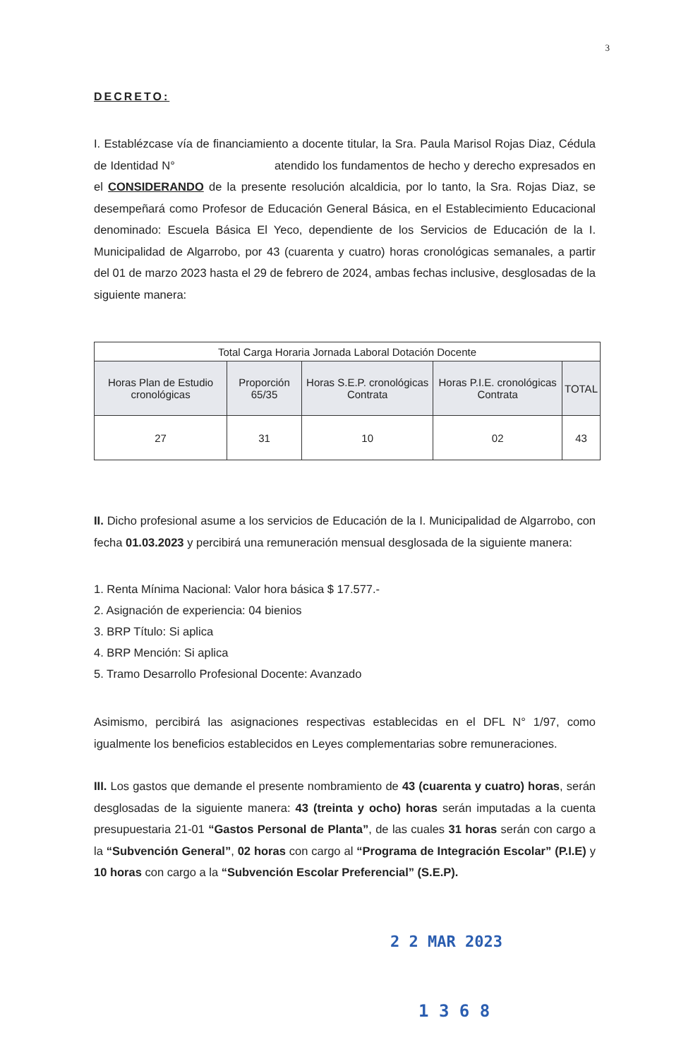3
DECRETO:
I. Establézcase vía de financiamiento a docente titular, la Sra. Paula Marisol Rojas Diaz, Cédula de Identidad N° atendido los fundamentos de hecho y derecho expresados en el CONSIDERANDO de la presente resolución alcaldicia, por lo tanto, la Sra. Rojas Diaz, se desempeñará como Profesor de Educación General Básica, en el Establecimiento Educacional denominado: Escuela Básica El Yeco, dependiente de los Servicios de Educación de la I. Municipalidad de Algarrobo, por 43 (cuarenta y cuatro) horas cronológicas semanales, a partir del 01 de marzo 2023 hasta el 29 de febrero de 2024, ambas fechas inclusive, desglosadas de la siguiente manera:
| Total Carga Horaria Jornada Laboral Dotación Docente | | | | |
| --- | --- | --- | --- | --- |
| Horas Plan de Estudio cronológicas | Proporción 65/35 | Horas S.E.P. cronológicas Contrata | Horas P.I.E. cronológicas Contrata | TOTAL |
| 27 | 31 | 10 | 02 | 43 |
II. Dicho profesional asume a los servicios de Educación de la I. Municipalidad de Algarrobo, con fecha 01.03.2023 y percibirá una remuneración mensual desglosada de la siguiente manera:
1. Renta Mínima Nacional: Valor hora básica $ 17.577.-
2. Asignación de experiencia: 04 bienios
3. BRP Título: Si aplica
4. BRP Mención: Si aplica
5. Tramo Desarrollo Profesional Docente: Avanzado
Asimismo, percibirá las asignaciones respectivas establecidas en el DFL N° 1/97, como igualmente los beneficios establecidos en Leyes complementarias sobre remuneraciones.
III. Los gastos que demande el presente nombramiento de 43 (cuarenta y cuatro) horas, serán desglosadas de la siguiente manera: 43 (treinta y ocho) horas serán imputadas a la cuenta presupuestaria 21-01 “Gastos Personal de Planta”, de las cuales 31 horas serán con cargo a la “Subvención General”, 02 horas con cargo al “Programa de Integración Escolar” (P.I.E) y 10 horas con cargo a la “Subvención Escolar Preferencial” (S.E.P).
2 2 MAR 2023
1 3 6 8